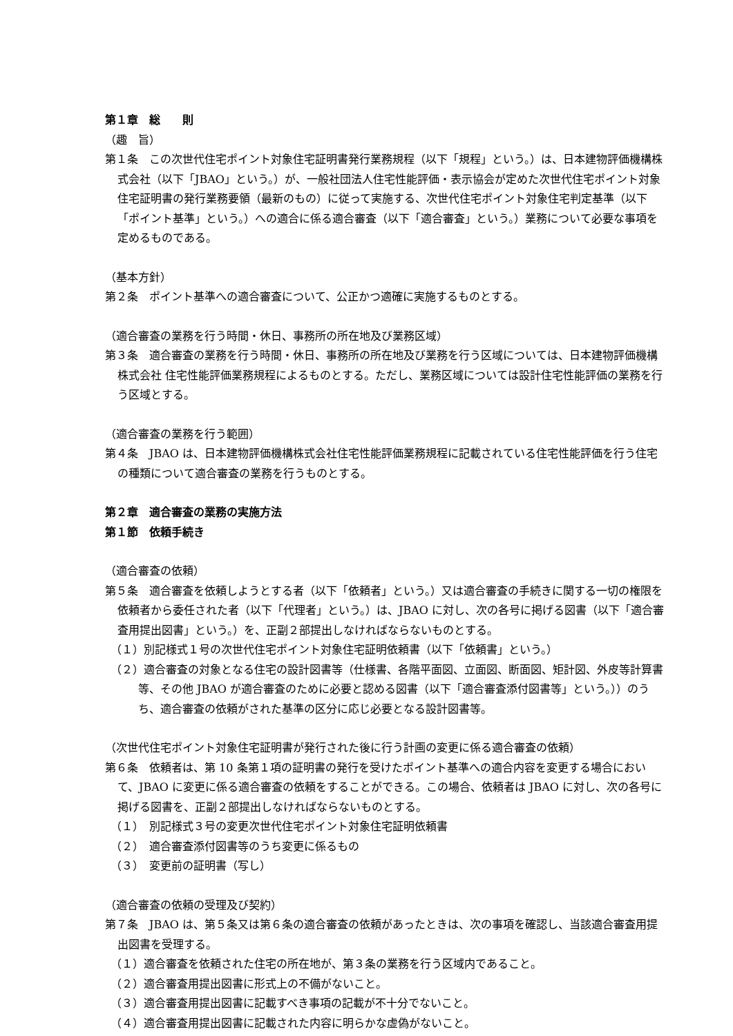第１章　総　　則
（趣　旨）
第１条　この次世代住宅ポイント対象住宅証明書発行業務規程（以下「規程」という。）は、日本建物評価機構株式会社（以下「JBAO」という。）が、一般社団法人住宅性能評価・表示協会が定めた次世代住宅ポイント対象住宅証明書の発行業務要領（最新のもの）に従って実施する、次世代住宅ポイント対象住宅判定基準（以下「ポイント基準」という。）への適合に係る適合審査（以下「適合審査」という。）業務について必要な事項を定めるものである。
（基本方針）
第２条　ポイント基準への適合審査について、公正かつ適確に実施するものとする。
（適合審査の業務を行う時間・休日、事務所の所在地及び業務区域）
第３条　適合審査の業務を行う時間・休日、事務所の所在地及び業務を行う区域については、日本建物評価機構株式会社 住宅性能評価業務規程によるものとする。ただし、業務区域については設計住宅性能評価の業務を行う区域とする。
（適合審査の業務を行う範囲）
第４条　JBAO は、日本建物評価機構株式会社住宅性能評価業務規程に記載されている住宅性能評価を行う住宅の種類について適合審査の業務を行うものとする。
第２章　適合審査の業務の実施方法
第１節　依頼手続き
（適合審査の依頼）
第５条　適合審査を依頼しようとする者（以下「依頼者」という。）又は適合審査の手続きに関する一切の権限を依頼者から委任された者（以下「代理者」という。）は、JBAO に対し、次の各号に掲げる図書（以下「適合審査用提出図書」という。）を、正副２部提出しなければならないものとする。
（１）別記様式１号の次世代住宅ポイント対象住宅証明依頼書（以下「依頼書」という。）
（２）適合審査の対象となる住宅の設計図書等（仕様書、各階平面図、立面図、断面図、矩計図、外皮等計算書等、その他 JBAO が適合審査のために必要と認める図書（以下「適合審査添付図書等」という。））のうち、適合審査の依頼がされた基準の区分に応じ必要となる設計図書等。
（次世代住宅ポイント対象住宅証明書が発行された後に行う計画の変更に係る適合審査の依頼）
第６条　依頼者は、第 10 条第１項の証明書の発行を受けたポイント基準への適合内容を変更する場合において、JBAO に変更に係る適合審査の依頼をすることができる。この場合、依頼者は JBAO に対し、次の各号に掲げる図書を、正副２部提出しなければならないものとする。
（１）　別記様式３号の変更次世代住宅ポイント対象住宅証明依頼書
（２）　適合審査添付図書等のうち変更に係るもの
（３）　変更前の証明書（写し）
（適合審査の依頼の受理及び契約）
第７条　JBAO は、第５条又は第６条の適合審査の依頼があったときは、次の事項を確認し、当該適合審査用提出図書を受理する。
（１）適合審査を依頼された住宅の所在地が、第３条の業務を行う区域内であること。
（２）適合審査用提出図書に形式上の不備がないこと。
（３）適合審査用提出図書に記載すべき事項の記載が不十分でないこと。
（４）適合審査用提出図書に記載された内容に明らかな虚偽がないこと。